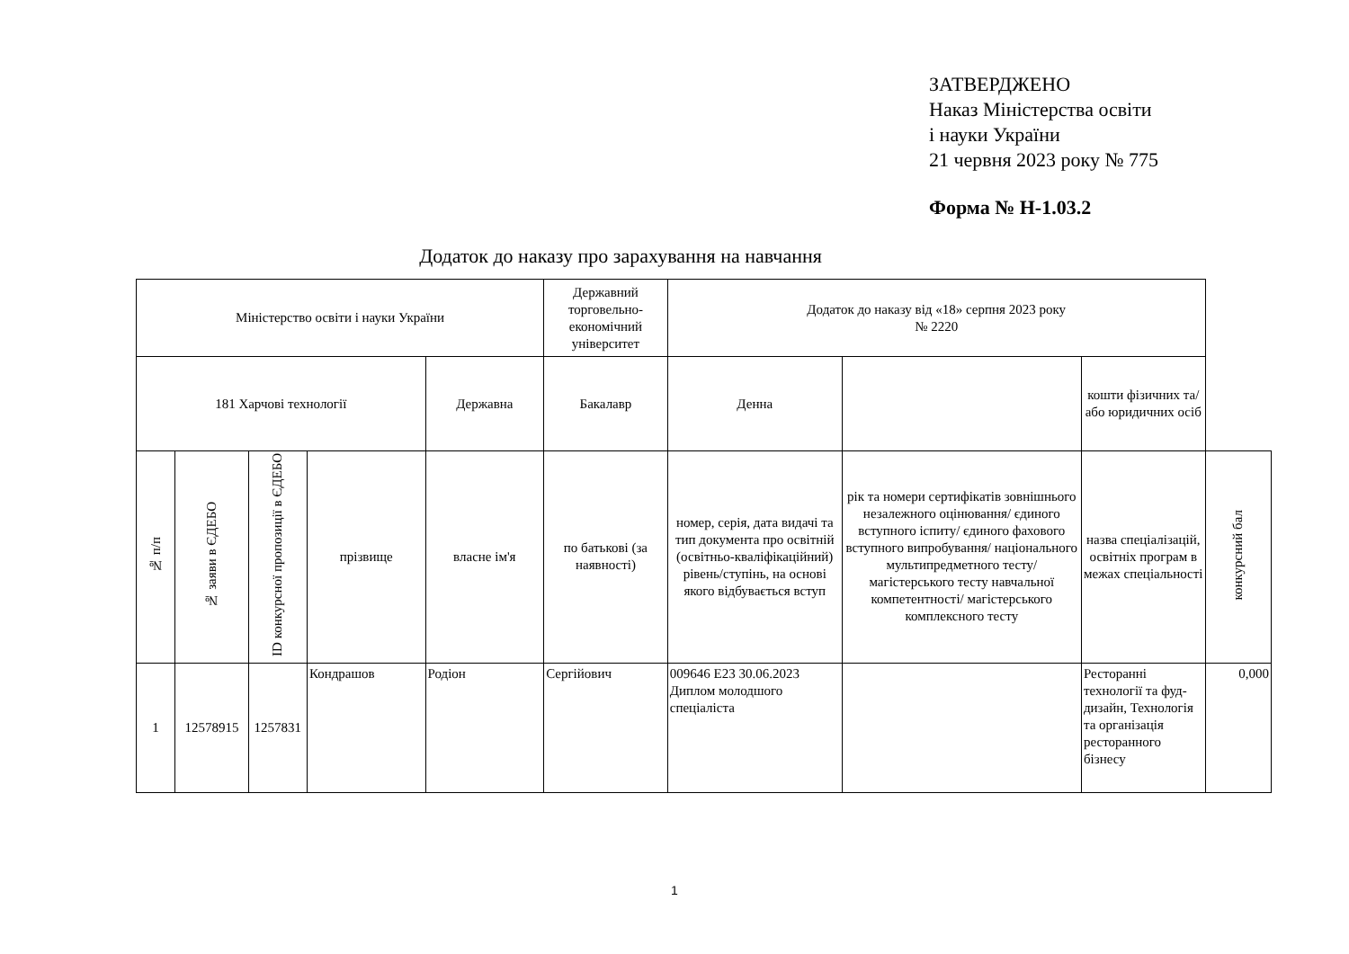ЗАТВЕРДЖЕНО
Наказ Міністерства освіти
і науки України
21 червня 2023 року № 775
Форма № Н-1.03.2
Додаток до наказу про зарахування на навчання
| Міністерство освіти і науки України | | | | | Державний торговельно- економічний університет | Додаток до наказу від «18» серпня 2023 року № 2220 | | | | |
| 181 Харчові технології | | | | | | Державна | Бакалавр | Денна | | кошти фізичних та/або юридичних осіб |
| № п/п | № заяви в ЄДЕБО | ID конкурсної пропозиції в ЄДЕБО | прізвище | власне ім'я | по батькові (за наявності) | номер, серія, дата видачі та тип документа про освітній (освітньо-кваліфікаційний) рівень/ступінь, на основі якого відбувається вступ | рік та номери сертифікатів зовнішнього незалежного оцінювання/ єдиного вступного іспиту/ єдиного фахового вступного випробування/ національного мультипредметного тесту/ магістерського тесту навчальної компетентності/ магістерського комплексного тесту | назва спеціалізацій, освітніх програм в межах спеціальності | конкурсний бал | |
| 1 | 12578915 | 1257831 | Кондрашов | Родіон | Сергійович | 009646 E23 30.06.2023 Диплом молодшого спеціаліста | | Ресторанні технології та фуд-дизайн, Технологія та організація ресторанного бізнесу | 0,000 | |
1